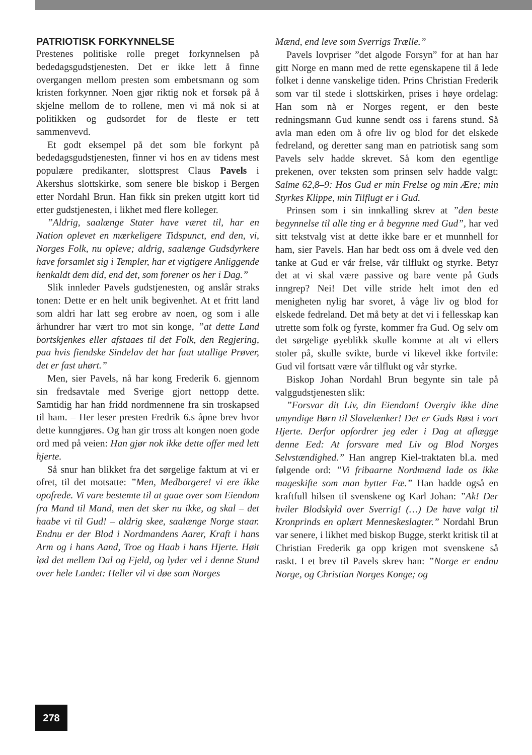PATRIOTISK FORKYNNELSE
Prestenes politiske rolle preget forkynnelsen på bededagsgudstjenesten. Det er ikke lett å finne overgangen mellom presten som embetsmann og som kristen forkynner. Noen gjør riktig nok et forsøk på å skjelne mellom de to rollene, men vi må nok si at politikken og gudsordet for de fleste er tett sammenvevd.
Et godt eksempel på det som ble forkynt på bededagsgudstjenesten, finner vi hos en av tidens mest populære predikanter, slottsprest Claus Pavels i Akershus slottskirke, som senere ble biskop i Bergen etter Nordahl Brun. Han fikk sin preken utgitt kort tid etter gudstjenesten, i likhet med flere kolleger.
”Aldrig, saalænge Stater have været til, har en Nation oplevet en mærkeligere Tidspunct, end den, vi, Norges Folk, nu opleve; aldrig, saalænge Gudsdyrkere have forsamlet sig i Templer, har et vigtigere Anliggende henkaldt dem did, end det, som forener os her i Dag.”
Slik innleder Pavels gudstjenesten, og anslår straks tonen: Dette er en helt unik begivenhet. At et fritt land som aldri har latt seg erobre av noen, og som i alle århundrer har vært tro mot sin konge, ”at dette Land bortskjenkes eller afstaaes til det Folk, den Regjering, paa hvis fiendske Sindelav det har faat utallige Prøver, det er fast uhørt.”
Men, sier Pavels, nå har kong Frederik 6. gjennom sin fredsavtale med Sverige gjort nettopp dette. Samtidig har han fridd nordmennene fra sin troskapsed til ham. – Her leser presten Fredrik 6.s åpne brev hvor dette kunngjøres. Og han gir tross alt kongen noen gode ord med på veien: Han gjør nok ikke dette offer med lett hjerte.
Så snur han blikket fra det sørgelige faktum at vi er ofret, til det motsatte: ”Men, Medborgere! vi ere ikke opofrede. Vi vare bestemte til at gaae over som Eiendom fra Mand til Mand, men det sker nu ikke, og skal – det haabe vi til Gud! – aldrig skee, saalænge Norge staar. Endnu er der Blod i Nordmandens Aarer, Kraft i hans Arm og i hans Aand, Troe og Haab i hans Hjerte. Høit lød det mellem Dal og Fjeld, og lyder vel i denne Stund over hele Landet: Heller vil vi døe som Norges
Mænd, end leve som Sverrigs Trælle.”
Pavels lovpriser ”det algode Forsyn” for at han har gitt Norge en mann med de rette egenskapene til å lede folket i denne vanskelige tiden. Prins Christian Frederik som var til stede i slottskirken, prises i høye ordelag: Han som nå er Norges regent, er den beste redningsmann Gud kunne sendt oss i farens stund. Så avla man eden om å ofre liv og blod for det elskede fedreland, og deretter sang man en patriotisk sang som Pavels selv hadde skrevet. Så kom den egentlige prekenen, over teksten som prinsen selv hadde valgt: Salme 62,8–9: Hos Gud er min Frelse og min Ære; min Styrkes Klippe, min Tilflugt er i Gud.
Prinsen som i sin innkalling skrev at ”den beste begynnelse til alle ting er å begynne med Gud”, har ved sitt tekstvalg vist at dette ikke bare er et munnhell for ham, sier Pavels. Han har bedt oss om å dvele ved den tanke at Gud er vår frelse, vår tilflukt og styrke. Betyr det at vi skal være passive og bare vente på Guds inngrep? Nei! Det ville stride helt imot den ed menigheten nylig har svoret, å våge liv og blod for elskede fedreland. Det må bety at det vi i fellesskap kan utrette som folk og fyrste, kommer fra Gud. Og selv om det sørgelige øyeblikk skulle komme at alt vi ellers stoler på, skulle svikte, burde vi likevel ikke fortvile: Gud vil fortsatt være vår tilflukt og vår styrke.
Biskop Johan Nordahl Brun begynte sin tale på valggudstjenesten slik:
”Forsvar dit Liv, din Eiendom! Overgiv ikke dine umyndige Børn til Slavelænker! Det er Guds Røst i vort Hjerte. Derfor opfordrer jeg eder i Dag at aflægge denne Eed: At forsvare med Liv og Blod Norges Selvstændighed.” Han angrep Kiel-traktaten bl.a. med følgende ord: ”Vi fribaarne Nordmænd lade os ikke mageskifte som man bytter Fæ.” Han hadde også en kraftfull hilsen til svenskene og Karl Johan: ”Ak! Der hviler Blodskyld over Sverrig! (…) De have valgt til Kronprinds en oplært Menneskeslagter.” Nordahl Brun var senere, i likhet med biskop Bugge, sterkt kritisk til at Christian Frederik ga opp krigen mot svenskene så raskt. I et brev til Pavels skrev han: ”Norge er endnu Norge, og Christian Norges Konge; og
278